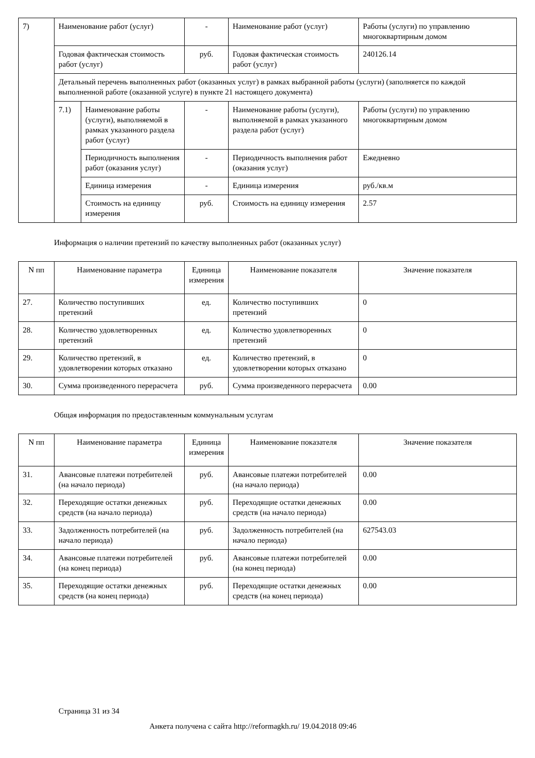| 7) | Наименование работ (услуг) | | - | Наименование работ (услуг) | Работы (услуги) по управлению многоквартирным домом |
| | Годовая фактическая стоимость работ (услуг) | | руб. | Годовая фактическая стоимость работ (услуг) | 240126.14 |
| | Детальный перечень выполненных работ (оказанных услуг) в рамках выбранной работы (услуги) (заполняется по каждой выполненной работе (оказанной услуге) в пункте 21 настоящего документа) | | | | |
| | 7.1) | Наименование работы (услуги), выполняемой в рамках указанного раздела работ (услуг) | - | Наименование работы (услуги), выполняемой в рамках указанного раздела работ (услуг) | Работы (услуги) по управлению многоквартирным домом |
| | | Периодичность выполнения работ (оказания услуг) | - | Периодичность выполнения работ (оказания услуг) | Ежедневно |
| | | Единица измерения | - | Единица измерения | руб./кв.м |
| | | Стоимость на единицу измерения | руб. | Стоимость на единицу измерения | 2.57 |
Информация о наличии претензий по качеству выполненных работ (оказанных услуг)
| N пп | Наименование параметра | Единица измерения | Наименование показателя | Значение показателя |
| --- | --- | --- | --- | --- |
| 27. | Количество поступивших претензий | ед. | Количество поступивших претензий | 0 |
| 28. | Количество удовлетворенных претензий | ед. | Количество удовлетворенных претензий | 0 |
| 29. | Количество претензий, в удовлетворении которых отказано | ед. | Количество претензий, в удовлетворении которых отказано | 0 |
| 30. | Сумма произведенного перерасчета | руб. | Сумма произведенного перерасчета | 0.00 |
Общая информация по предоставленным коммунальным услугам
| N пп | Наименование параметра | Единица измерения | Наименование показателя | Значение показателя |
| --- | --- | --- | --- | --- |
| 31. | Авансовые платежи потребителей (на начало периода) | руб. | Авансовые платежи потребителей (на начало периода) | 0.00 |
| 32. | Переходящие остатки денежных средств (на начало периода) | руб. | Переходящие остатки денежных средств (на начало периода) | 0.00 |
| 33. | Задолженность потребителей (на начало периода) | руб. | Задолженность потребителей (на начало периода) | 627543.03 |
| 34. | Авансовые платежи потребителей (на конец периода) | руб. | Авансовые платежи потребителей (на конец периода) | 0.00 |
| 35. | Переходящие остатки денежных средств (на конец периода) | руб. | Переходящие остатки денежных средств (на конец периода) | 0.00 |
Страница 31 из 34
Анкета получена с сайта http://reformagkh.ru/ 19.04.2018 09:46